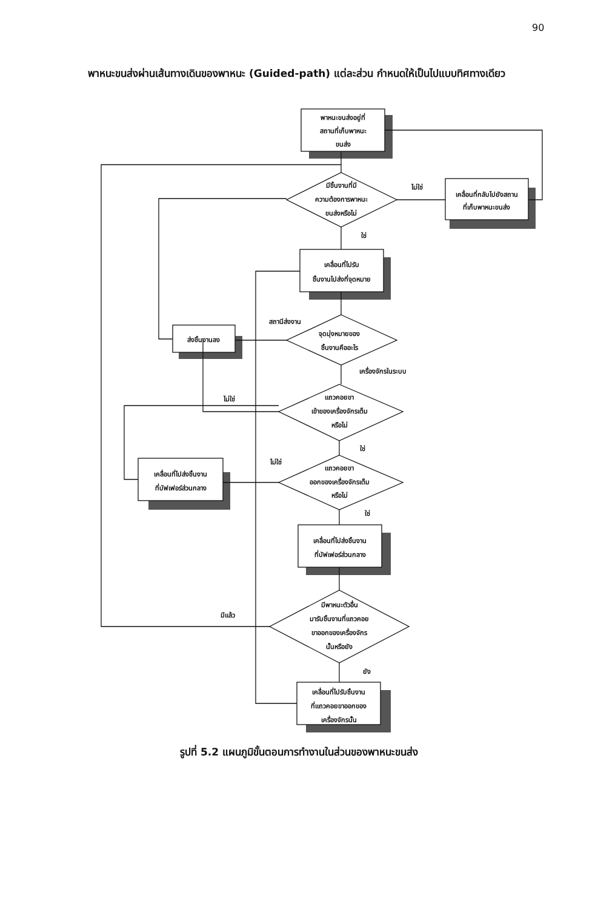90
พาหนะขนส่งผ่านเส้นทางเดินของพาหนะ (Guided-path) แต่ละส่วน กำหนดให้เป็นไปแบบทิศทางเดียว
พาหนะขนส่งอยู่ที่
สถานที่เก็บพาหนะ
ขนส่ง
มีชิ้นงานที่มี
ความต้องการพาหนะ
ขนส่งหรือไม่
เคลื่อนที่กลับไปยังสถาน
ที่เก็บพาหนะขนส่ง
ไม่ใช่
ใช่
เคลื่อนที่ไปรับ
ชิ้นงานไปส่งที่จุดหมาย
จุดมุ่งหมายของ
ชิ้นงานคืออะไร
ส่งชิ้นงานลง
สถานีส่งงาน
เครื่องจักรในระบบ
แถวคอยขา
เข้าของเครื่องจักรเต็ม
หรือไม่
ไม่ใช่
ใช่
แถวคอยขา
ออกของเครื่องจักรเต็ม
หรือไม่
เคลื่อนที่ไปส่งชิ้นงาน
ที่บัฟเฟอร์ส่วนกลาง
ไม่ใช่
ใช่
เคลื่อนที่ไปส่งชิ้นงาน
ที่บัฟเฟอร์ส่วนกลาง
มีพาหนะตัวอื่น
มารับชิ้นงานที่แถวคอย
ขาออกของเครื่องจักร
นั้นหรือยัง
มีแล้ว
ยัง
เคลื่อนที่ไปรับชิ้นงาน
ที่แถวคอยขาออกของ
เครื่องจักรนั้น
รูปที่ 5.2 แผนภูมิขั้นตอนการทำงานในส่วนของพาหนะขนส่ง